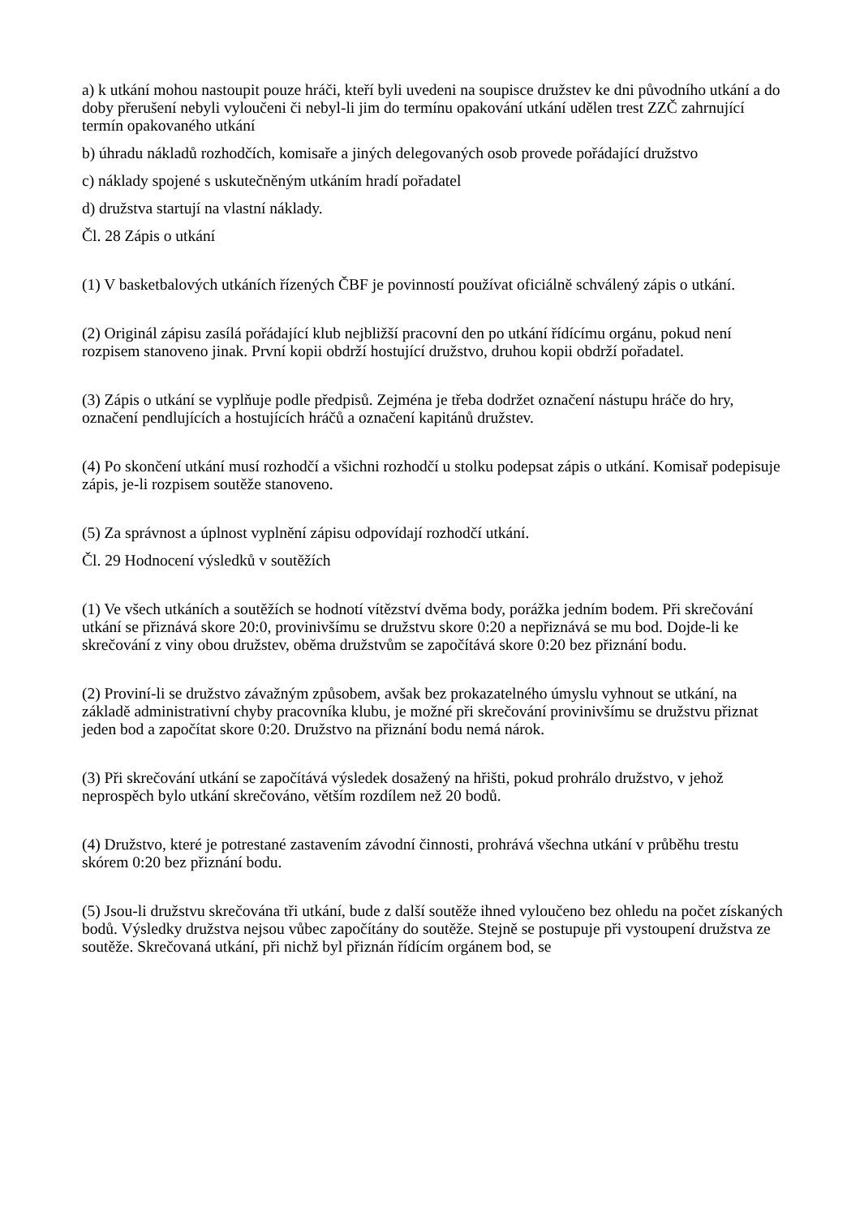a) k utkání mohou nastoupit pouze hráči, kteří byli uvedeni na soupisce družstev ke dni původního utkání a do doby přerušení nebyli vyloučeni či nebyl-li jim do termínu opakování utkání udělen trest ZZČ zahrnující termín opakovaného utkání
b) úhradu nákladů rozhodčích, komisaře a jiných delegovaných osob provede pořádající družstvo
c) náklady spojené s uskutečněným utkáním hradí pořadatel
d) družstva startují na vlastní náklady.
Čl. 28 Zápis o utkání
(1) V basketbalových utkáních řízených ČBF je povinností používat oficiálně schválený zápis o utkání.
(2) Originál zápisu zasílá pořádající klub nejbližší pracovní den po utkání řídícímu orgánu, pokud není rozpisem stanoveno jinak. První kopii obdrží hostující družstvo, druhou kopii obdrží pořadatel.
(3) Zápis o utkání se vyplňuje podle předpisů. Zejména je třeba dodržet označení nástupu hráče do hry, označení pendlujících a hostujících hráčů a označení kapitánů družstev.
(4) Po skončení utkání musí rozhodčí a všichni rozhodčí u stolku podepsat zápis o utkání. Komisař podepisuje zápis, je-li rozpisem soutěže stanoveno.
(5) Za správnost a úplnost vyplnění zápisu odpovídají rozhodčí utkání.
Čl. 29 Hodnocení výsledků v soutěžích
(1) Ve všech utkáních a soutěžích se hodnotí vítězství dvěma body, porážka jedním bodem. Při skrečování utkání se přiznává skore 20:0, provinivšímu se družstvu skore 0:20 a nepřiznává se mu bod. Dojde-li ke skrečování z viny obou družstev, oběma družstvům se započítává skore 0:20 bez přiznání bodu.
(2) Proviní-li se družstvo závažným způsobem, avšak bez prokazatelného úmyslu vyhnout se utkání, na základě administrativní chyby pracovníka klubu, je možné při skrečování provinivšímu se družstvu přiznat jeden bod a započítat skore 0:20. Družstvo na přiznání bodu nemá nárok.
(3) Při skrečování utkání se započítává výsledek dosažený na hřišti, pokud prohrálo družstvo, v jehož neprospěch bylo utkání skrečováno, větším rozdílem než 20 bodů.
(4) Družstvo, které je potrestané zastavením závodní činnosti, prohrává všechna utkání v průběhu trestu skórem 0:20 bez přiznání bodu.
(5) Jsou-li družstvu skrečována tři utkání, bude z další soutěže ihned vyloučeno bez ohledu na počet získaných bodů. Výsledky družstva nejsou vůbec započítány do soutěže. Stejně se postupuje při vystoupení družstva ze soutěže. Skrečovaná utkání, při nichž byl přiznán řídícím orgánem bod, se